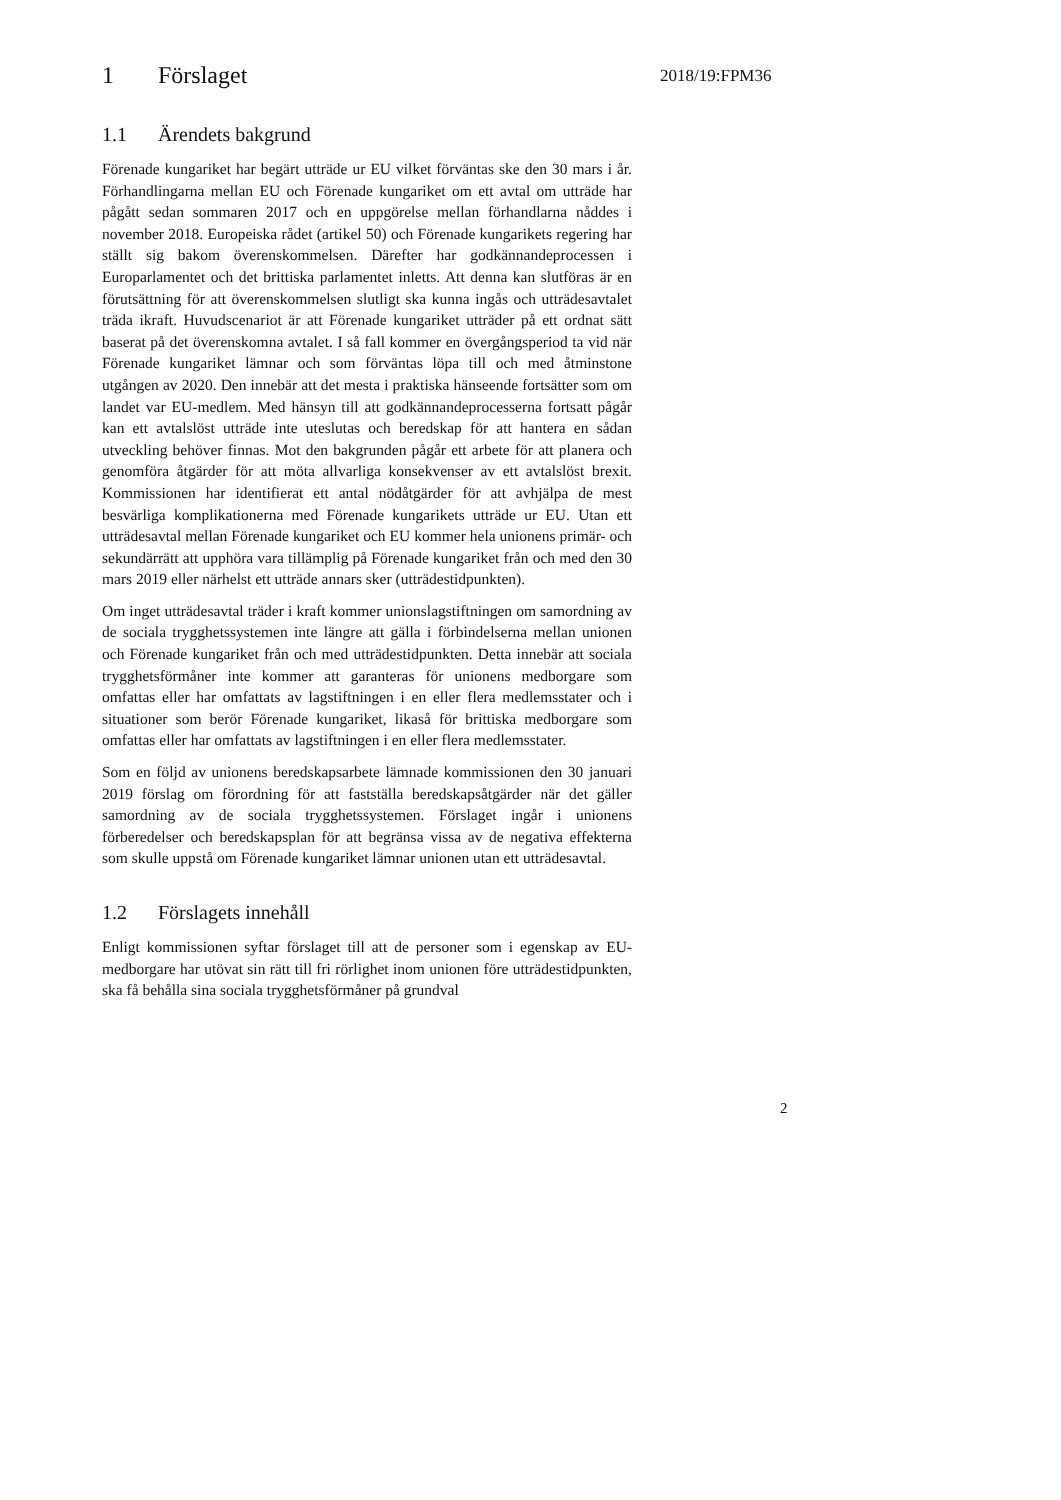1 Förslaget
2018/19:FPM36
1.1 Ärendets bakgrund
Förenade kungariket har begärt utträde ur EU vilket förväntas ske den 30 mars i år. Förhandlingarna mellan EU och Förenade kungariket om ett avtal om utträde har pågått sedan sommaren 2017 och en uppgörelse mellan förhandlarna nåddes i november 2018. Europeiska rådet (artikel 50) och Förenade kungarikets regering har ställt sig bakom överenskommelsen. Därefter har godkännandeprocessen i Europarlamentet och det brittiska parlamentet inletts. Att denna kan slutföras är en förutsättning för att överenskommelsen slutligt ska kunna ingås och utträdesavtalet träda ikraft. Huvudscenariot är att Förenade kungariket utträder på ett ordnat sätt baserat på det överenskomna avtalet. I så fall kommer en övergångsperiod ta vid när Förenade kungariket lämnar och som förväntas löpa till och med åtminstone utgången av 2020. Den innebär att det mesta i praktiska hänseende fortsätter som om landet var EU-medlem. Med hänsyn till att godkännandeprocesserna fortsatt pågår kan ett avtalslöst utträde inte uteslutas och beredskap för att hantera en sådan utveckling behöver finnas. Mot den bakgrunden pågår ett arbete för att planera och genomföra åtgärder för att möta allvarliga konsekvenser av ett avtalslöst brexit. Kommissionen har identifierat ett antal nödåtgärder för att avhjälpa de mest besvärliga komplikationerna med Förenade kungarikets utträde ur EU. Utan ett utträdesavtal mellan Förenade kungariket och EU kommer hela unionens primär- och sekundärrätt att upphöra vara tillämplig på Förenade kungariket från och med den 30 mars 2019 eller närhelst ett utträde annars sker (utträdestidpunkten).
Om inget utträdesavtal träder i kraft kommer unionslagstiftningen om samordning av de sociala trygghetssystemen inte längre att gälla i förbindelserna mellan unionen och Förenade kungariket från och med utträdestidpunkten. Detta innebär att sociala trygghetsförmåner inte kommer att garanteras för unionens medborgare som omfattas eller har omfattats av lagstiftningen i en eller flera medlemsstater och i situationer som berör Förenade kungariket, likaså för brittiska medborgare som omfattas eller har omfattats av lagstiftningen i en eller flera medlemsstater.
Som en följd av unionens beredskapsarbete lämnade kommissionen den 30 januari 2019 förslag om förordning för att fastställa beredskapsåtgärder när det gäller samordning av de sociala trygghetssystemen. Förslaget ingår i unionens förberedelser och beredskapsplan för att begränsa vissa av de negativa effekterna som skulle uppstå om Förenade kungariket lämnar unionen utan ett utträdesavtal.
1.2 Förslagets innehåll
Enligt kommissionen syftar förslaget till att de personer som i egenskap av EU-medborgare har utövat sin rätt till fri rörlighet inom unionen före utträdestidpunkten, ska få behålla sina sociala trygghetsförmåner på grundval
2